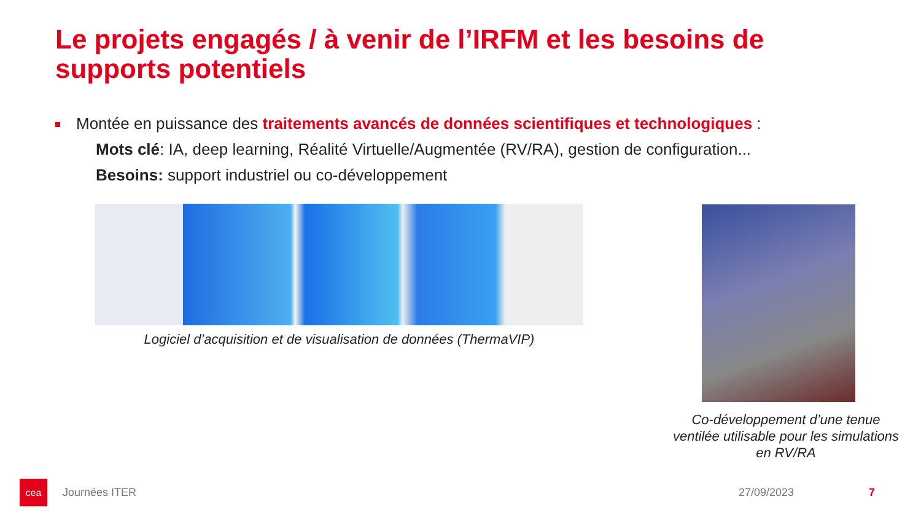Le projets engagés / à venir de l’IRFM et les besoins de supports potentiels
Montée en puissance des traitements avancés de données scientifiques et technologiques :
Mots clé: IA, deep learning, Réalité Virtuelle/Augmentée (RV/RA), gestion de configuration...
Besoins: support industriel ou co-développement
Logiciel d’acquisition et de visualisation de données (ThermaVIP)
Co-développement d’une tenue ventilée utilisable pour les simulations en RV/RA
cea
Journées ITER 27/09/2023 7